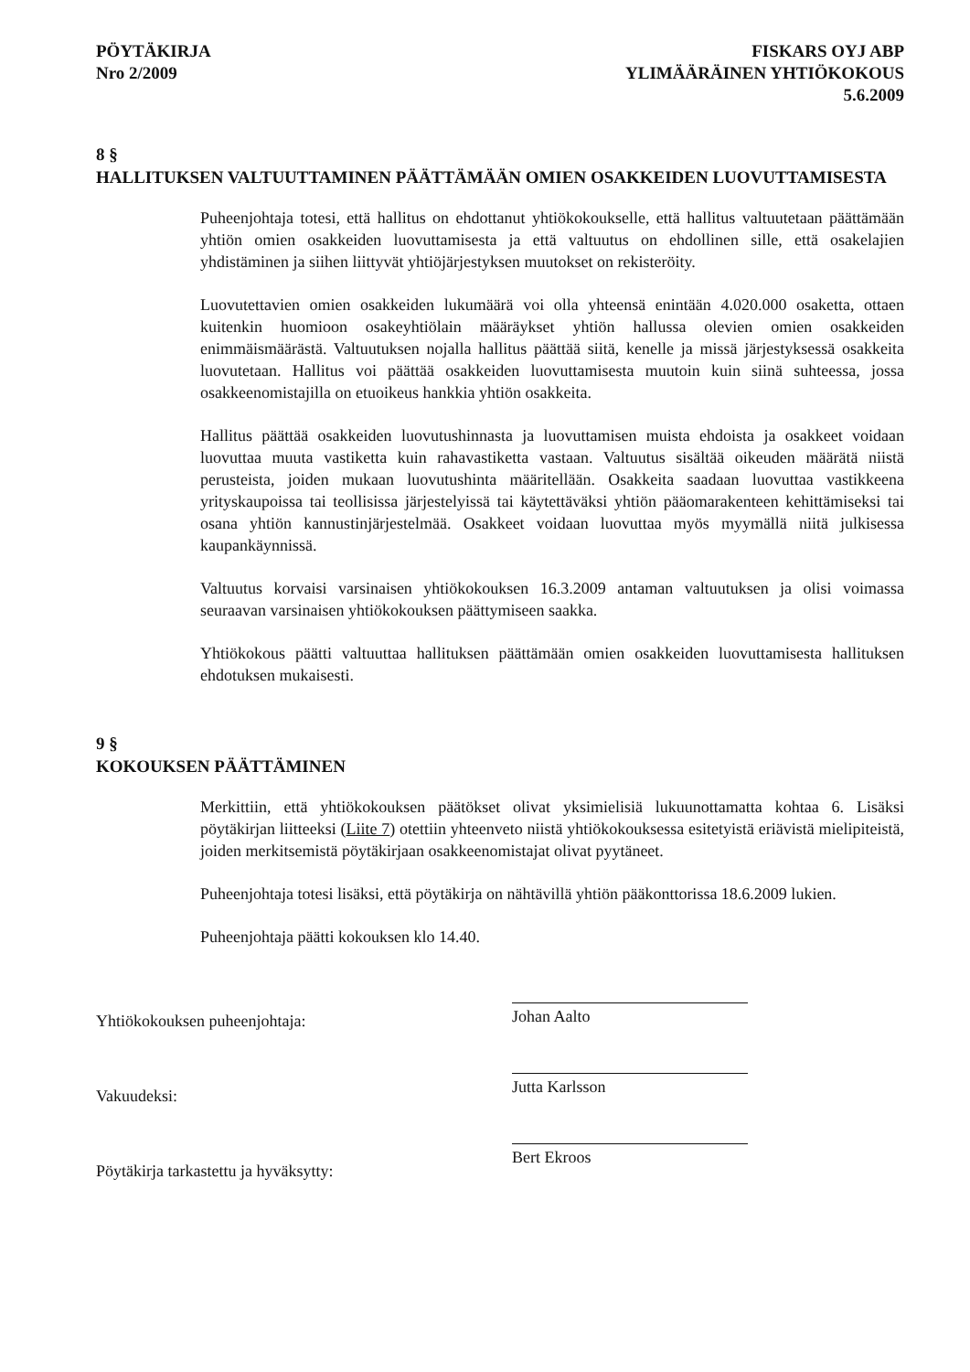PÖYTÄKIRJA
Nro 2/2009
FISKARS OYJ ABP
YLIMÄÄRÄINEN YHTIÖKOKOUS
5.6.2009
8 §
HALLITUKSEN VALTUUTTAMINEN PÄÄTTÄMÄÄN OMIEN OSAKKEIDEN LUOVUTTAMISESTA
Puheenjohtaja totesi, että hallitus on ehdottanut yhtiökokoukselle, että hallitus valtuutetaan päättämään yhtiön omien osakkeiden luovuttamisesta ja että valtuutus on ehdollinen sille, että osakelajien yhdistäminen ja siihen liittyvät yhtiöjärjestyksen muutokset on rekisteröity.
Luovutettavien omien osakkeiden lukumäärä voi olla yhteensä enintään 4.020.000 osaketta, ottaen kuitenkin huomioon osakeyhtiölain määräykset yhtiön hallussa olevien omien osakkeiden enimmäismäärästä. Valtuutuksen nojalla hallitus päättää siitä, kenelle ja missä järjestyksessä osakkeita luovutetaan. Hallitus voi päättää osakkeiden luovuttamisesta muutoin kuin siinä suhteessa, jossa osakkeenomistajilla on etuoikeus hankkia yhtiön osakkeita.
Hallitus päättää osakkeiden luovutushinnasta ja luovuttamisen muista ehdoista ja osakkeet voidaan luovuttaa muuta vastiketta kuin rahavastiketta vastaan. Valtuutus sisältää oikeuden määrätä niistä perusteista, joiden mukaan luovutushinta määritellään. Osakkeita saadaan luovuttaa vastikkeena yrityskaupoissa tai teollisissa järjestelyissä tai käytettäväksi yhtiön pääomarakenteen kehittämiseksi tai osana yhtiön kannustinjärjestelmää. Osakkeet voidaan luovuttaa myös myymällä niitä julkisessa kaupankäynnissä.
Valtuutus korvaisi varsinaisen yhtiökokouksen 16.3.2009 antaman valtuutuksen ja olisi voimassa seuraavan varsinaisen yhtiökokouksen päättymiseen saakka.
Yhtiökokous päätti valtuuttaa hallituksen päättämään omien osakkeiden luovuttamisesta hallituksen ehdotuksen mukaisesti.
9 §
KOKOUKSEN PÄÄTTÄMINEN
Merkittiin, että yhtiökokouksen päätökset olivat yksimielisiä lukuunottamatta kohtaa 6. Lisäksi pöytäkirjan liitteeksi (Liite 7) otettiin yhteenveto niistä yhtiökokouksessa esitetyistä eriävistä mielipiteistä, joiden merkitsemistä pöytäkirjaan osakkeenomistajat olivat pyytäneet.
Puheenjohtaja totesi lisäksi, että pöytäkirja on nähtävillä yhtiön pääkonttorissa 18.6.2009 lukien.
Puheenjohtaja päätti kokouksen klo 14.40.
Yhtiökokouksen puheenjohtaja:
Vakuudeksi:
Pöytäkirja tarkastettu ja hyväksytty:
Johan Aalto
Jutta Karlsson
Bert Ekroos